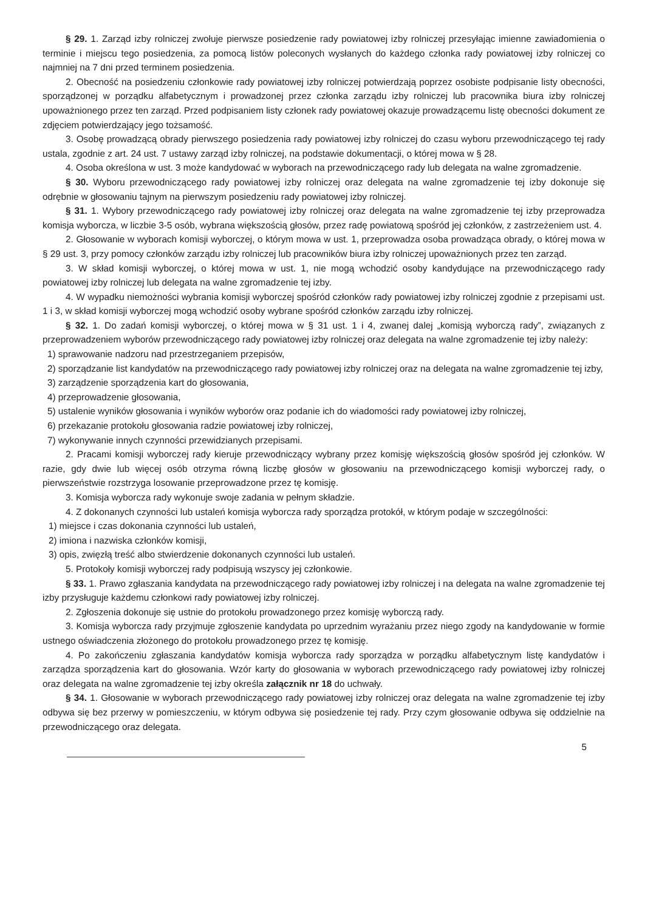§ 29. 1. Zarząd izby rolniczej zwołuje pierwsze posiedzenie rady powiatowej izby rolniczej przesyłając imienne zawiadomienia o terminie i miejscu tego posiedzenia, za pomocą listów poleconych wysłanych do każdego członka rady powiatowej izby rolniczej co najmniej na 7 dni przed terminem posiedzenia.
2. Obecność na posiedzeniu członkowie rady powiatowej izby rolniczej potwierdzają poprzez osobiste podpisanie listy obecności, sporządzonej w porządku alfabetycznym i prowadzonej przez członka zarządu izby rolniczej lub pracownika biura izby rolniczej upoważnionego przez ten zarząd. Przed podpisaniem listy członek rady powiatowej okazuje prowadzącemu listę obecności dokument ze zdjęciem potwierdzający jego tożsamość.
3. Osobę prowadzącą obrady pierwszego posiedzenia rady powiatowej izby rolniczej do czasu wyboru przewodniczącego tej rady ustala, zgodnie z art. 24 ust. 7 ustawy zarząd izby rolniczej, na podstawie dokumentacji, o której mowa w § 28.
4. Osoba określona w ust. 3 może kandydować w wyborach na przewodniczącego rady lub delegata na walne zgromadzenie.
§ 30. Wyboru przewodniczącego rady powiatowej izby rolniczej oraz delegata na walne zgromadzenie tej izby dokonuje się odrębnie w głosowaniu tajnym na pierwszym posiedzeniu rady powiatowej izby rolniczej.
§ 31. 1. Wybory przewodniczącego rady powiatowej izby rolniczej oraz delegata na walne zgromadzenie tej izby przeprowadza komisja wyborcza, w liczbie 3-5 osób, wybrana większością głosów, przez radę powiatową spośród jej członków, z zastrzeżeniem ust. 4.
2. Głosowanie w wyborach komisji wyborczej, o którym mowa w ust. 1, przeprowadza osoba prowadząca obrady, o której mowa w § 29 ust. 3, przy pomocy członków zarządu izby rolniczej lub pracowników biura izby rolniczej upoważnionych przez ten zarząd.
3. W skład komisji wyborczej, o której mowa w ust. 1, nie mogą wchodzić osoby kandydujące na przewodniczącego rady powiatowej izby rolniczej lub delegata na walne zgromadzenie tej izby.
4. W wypadku niemożności wybrania komisji wyborczej spośród członków rady powiatowej izby rolniczej zgodnie z przepisami ust. 1 i 3, w skład komisji wyborczej mogą wchodzić osoby wybrane spośród członków zarządu izby rolniczej.
§ 32. 1. Do zadań komisji wyborczej, o której mowa w § 31 ust. 1 i 4, zwanej dalej „komisją wyborczą rady”, związanych z przeprowadzeniem wyborów przewodniczącego rady powiatowej izby rolniczej oraz delegata na walne zgromadzenie tej izby należy:
1) sprawowanie nadzoru nad przestrzeganiem przepisów,
2) sporządzanie list kandydatów na przewodniczącego rady powiatowej izby rolniczej oraz na delegata na walne zgromadzenie tej izby,
3) zarządzenie sporządzenia kart do głosowania,
4) przeprowadzenie głosowania,
5) ustalenie wyników głosowania i wyników wyborów oraz podanie ich do wiadomości rady powiatowej izby rolniczej,
6) przekazanie protokołu głosowania radzie powiatowej izby rolniczej,
7) wykonywanie innych czynności przewidzianych przepisami.
2. Pracami komisji wyborczej rady kieruje przewodniczący wybrany przez komisję większością głosów spośród jej członków. W razie, gdy dwie lub więcej osób otrzyma równą liczbę głosów w głosowaniu na przewodniczącego komisji wyborczej rady, o pierwszeństwie rozstrzyga losowanie przeprowadzone przez tę komisję.
3. Komisja wyborcza rady wykonuje swoje zadania w pełnym składzie.
4. Z dokonanych czynności lub ustaleń komisja wyborcza rady sporządza protokół, w którym podaje w szczególności:
1) miejsce i czas dokonania czynności lub ustaleń,
2) imiona i nazwiska członków komisji,
3) opis, zwięzłą treść albo stwierdzenie dokonanych czynności lub ustaleń.
5. Protokoły komisji wyborczej rady podpisują wszyscy jej członkowie.
§ 33. 1. Prawo zgłaszania kandydata na przewodniczącego rady powiatowej izby rolniczej i na delegata na walne zgromadzenie tej izby przysługuje każdemu członkowi rady powiatowej izby rolniczej.
2. Zgłoszenia dokonuje się ustnie do protokołu prowadzonego przez komisję wyborczą rady.
3. Komisja wyborcza rady przyjmuje zgłoszenie kandydata po uprzednim wyrażaniu przez niego zgody na kandydowanie w formie ustnego oświadczenia złożonego do protokołu prowadzonego przez tę komisję.
4. Po zakończeniu zgłaszania kandydatów komisja wyborcza rady sporządza w porządku alfabetycznym listę kandydatów i zarządza sporządzenia kart do głosowania. Wzór karty do głosowania w wyborach przewodniczącego rady powiatowej izby rolniczej oraz delegata na walne zgromadzenie tej izby określa załącznik nr 18 do uchwały.
§ 34. 1. Głosowanie w wyborach przewodniczącego rady powiatowej izby rolniczej oraz delegata na walne zgromadzenie tej izby odbywa się bez przerwy w pomieszczeniu, w którym odbywa się posiedzenie tej rady. Przy czym głosowanie odbywa się oddzielnie na przewodniczącego oraz delegata.
5